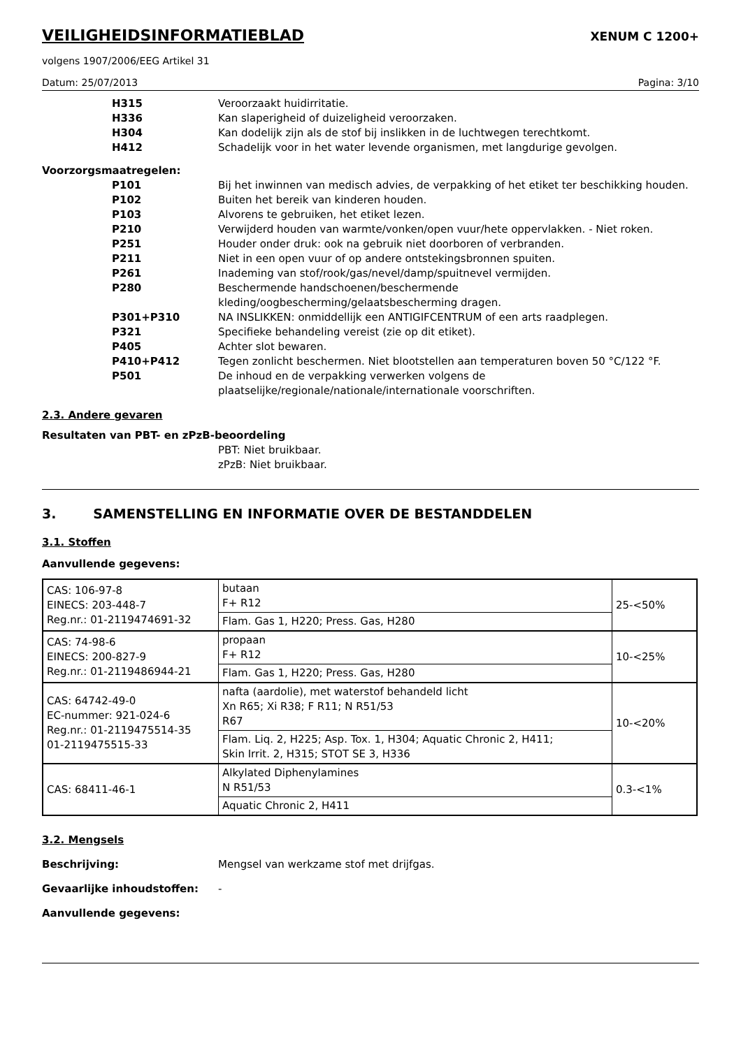VEILIGHEIDSINFORMATIEBLAD
XENUM C 1200+
volgens 1907/2006/EEG Artikel 31
Datum: 25/07/2013 Pagina: 3/10
H315 Veroorzaakt huidirritatie.
H336 Kan slaperigheid of duizeligheid veroorzaken.
H304 Kan dodelijk zijn als de stof bij inslikken in de luchtwegen terechtkomt.
H412 Schadelijk voor in het water levende organismen, met langdurige gevolgen.
Voorzorgsmaatregelen:
P101 Bij het inwinnen van medisch advies, de verpakking of het etiket ter beschikking houden.
P102 Buiten het bereik van kinderen houden.
P103 Alvorens te gebruiken, het etiket lezen.
P210 Verwijderd houden van warmte/vonken/open vuur/hete oppervlakken. - Niet roken.
P251 Houder onder druk: ook na gebruik niet doorboren of verbranden.
P211 Niet in een open vuur of op andere ontstekingsbronnen spuiten.
P261 Inademing van stof/rook/gas/nevel/damp/spuitnevel vermijden.
P280 Beschermende handschoenen/beschermende
kleding/oogbescherming/gelaatsbescherming dragen.
P301+P310 NA INSLIKKEN: onmiddellijk een ANTIGIFCENTRUM of een arts raadplegen.
P321 Specifieke behandeling vereist (zie op dit etiket).
P405 Achter slot bewaren.
P410+P412 Tegen zonlicht beschermen. Niet blootstellen aan temperaturen boven 50 °C/122 °F.
P501 De inhoud en de verpakking verwerken volgens de
plaatselijke/regionale/nationale/internationale voorschriften.
2.3. Andere gevaren
Resultaten van PBT- en zPzB-beoordeling
PBT: Niet bruikbaar.
zPzB: Niet bruikbaar.
3. SAMENSTELLING EN INFORMATIE OVER DE BESTANDDELEN
3.1. Stoffen
Aanvullende gegevens:
| CAS: 106-97-8 EINECS: 203-448-7 Reg.nr.: 01-2119474691-32 | butaan F+ R12 | 25-<50% |
| | Flam. Gas 1, H220; Press. Gas, H280 | |
| CAS: 74-98-6 EINECS: 200-827-9 Reg.nr.: 01-2119486944-21 | propaan F+ R12 | 10-<25% |
| | Flam. Gas 1, H220; Press. Gas, H280 | |
| CAS: 64742-49-0 EC-nummer: 921-024-6 Reg.nr.: 01-2119475514-35 01-2119475515-33 | nafta (aardolie), met waterstof behandeld licht Xn R65; Xi R38; F R11; N R51/53 R67 | 10-<20% |
| | Flam. Liq. 2, H225; Asp. Tox. 1, H304; Aquatic Chronic 2, H411; Skin Irrit. 2, H315; STOT SE 3, H336 | |
| CAS: 68411-46-1 | Alkylated Diphenylamines N R51/53 | 0.3-<1% |
| | Aquatic Chronic 2, H411 | |
3.2. Mengsels
Beschrijving: Mengsel van werkzame stof met drijfgas.
Gevaarlijke inhoudstoffen: -
Aanvullende gegevens: